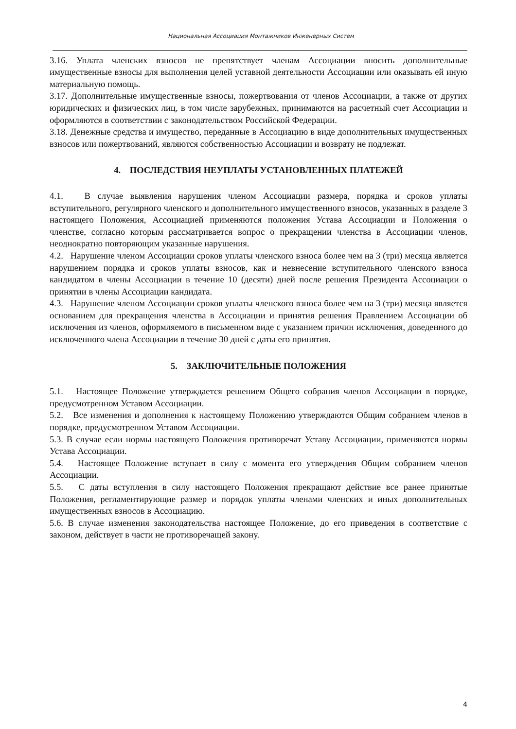Национальная Ассоциация Монтажников Инженерных Систем
3.16. Уплата членских взносов не препятствует членам Ассоциации вносить дополнительные имущественные взносы для выполнения целей уставной деятельности Ассоциации или оказывать ей иную материальную помощь.
3.17. Дополнительные имущественные взносы, пожертвования от членов Ассоциации, а также от других юридических и физических лиц, в том числе зарубежных, принимаются на расчетный счет Ассоциации и оформляются в соответствии с законодательством Российской Федерации.
3.18. Денежные средства и имущество, переданные в Ассоциацию в виде дополнительных имущественных взносов или пожертвований, являются собственностью Ассоциации и возврату не подлежат.
4. ПОСЛЕДСТВИЯ НЕУПЛАТЫ УСТАНОВЛЕННЫХ ПЛАТЕЖЕЙ
4.1. В случае выявления нарушения членом Ассоциации размера, порядка и сроков уплаты вступительного, регулярного членского и дополнительного имущественного взносов, указанных в разделе 3 настоящего Положения, Ассоциацией применяются положения Устава Ассоциации и Положения о членстве, согласно которым рассматривается вопрос о прекращении членства в Ассоциации членов, неоднократно повторяющим указанные нарушения.
4.2. Нарушение членом Ассоциации сроков уплаты членского взноса более чем на 3 (три) месяца является нарушением порядка и сроков уплаты взносов, как и невнесение вступительного членского взноса кандидатом в члены Ассоциации в течение 10 (десяти) дней после решения Президента Ассоциации о принятии в члены Ассоциации кандидата.
4.3. Нарушение членом Ассоциации сроков уплаты членского взноса более чем на 3 (три) месяца является основанием для прекращения членства в Ассоциации и принятия решения Правлением Ассоциации об исключения из членов, оформляемого в письменном виде с указанием причин исключения, доведенного до исключенного члена Ассоциации в течение 30 дней с даты его принятия.
5. ЗАКЛЮЧИТЕЛЬНЫЕ ПОЛОЖЕНИЯ
5.1. Настоящее Положение утверждается решением Общего собрания членов Ассоциации в порядке, предусмотренном Уставом Ассоциации.
5.2. Все изменения и дополнения к настоящему Положению утверждаются Общим собранием членов в порядке, предусмотренном Уставом Ассоциации.
5.3. В случае если нормы настоящего Положения противоречат Уставу Ассоциации, применяются нормы Устава Ассоциации.
5.4. Настоящее Положение вступает в силу с момента его утверждения Общим собранием членов Ассоциации.
5.5. С даты вступления в силу настоящего Положения прекращают действие все ранее принятые Положения, регламентирующие размер и порядок уплаты членами членских и иных дополнительных имущественных взносов в Ассоциацию.
5.6. В случае изменения законодательства настоящее Положение, до его приведения в соответствие с законом, действует в части не противоречащей закону.
4